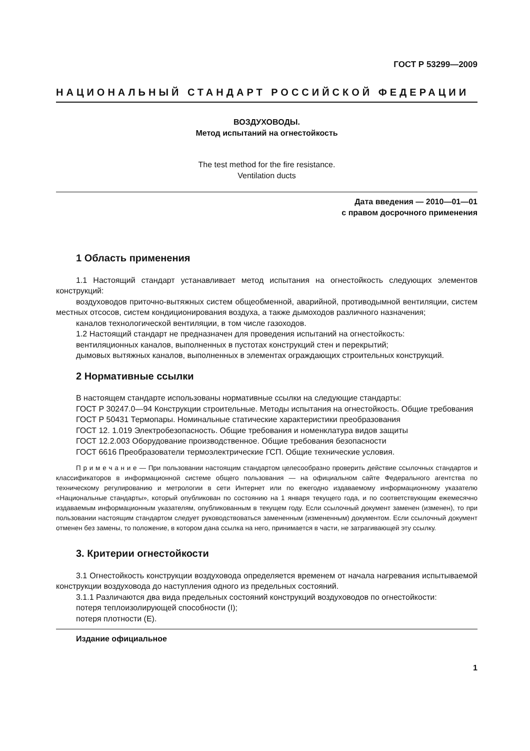ГОСТ Р 53299—2009
НАЦИОНАЛЬНЫЙ СТАНДАРТ РОССИЙСКОЙ ФЕДЕРАЦИИ
ВОЗДУХОВОДЫ.
Метод испытаний на огнестойкость
The test method for the fire resistance.
Ventilation ducts
Дата введения — 2010—01—01
с правом досрочного применения
1 Область применения
1.1 Настоящий стандарт устанавливает метод испытания на огнестойкость следующих элементов конструкций:
воздуховодов приточно-вытяжных систем общеобменной, аварийной, противодымной вентиляции, систем местных отсосов, систем кондиционирования воздуха, а также дымоходов различного назначения;
каналов технологической вентиляции, в том числе газоходов.
1.2 Настоящий стандарт не предназначен для проведения испытаний на огнестойкость:
вентиляционных каналов, выполненных в пустотах конструкций стен и перекрытий;
дымовых вытяжных каналов, выполненных в элементах ограждающих строительных конструкций.
2 Нормативные ссылки
В настоящем стандарте использованы нормативные ссылки на следующие стандарты:
ГОСТ Р 30247.0—94 Конструкции строительные. Методы испытания на огнестойкость. Общие требования
ГОСТ Р 50431 Термопары. Номинальные статические характеристики преобразования
ГОСТ 12. 1.019 Электробезопасность. Общие требования и номенклатура видов защиты
ГОСТ 12.2.003 Оборудование производственное. Общие требования безопасности
ГОСТ 6616 Преобразователи термоэлектрические ГСП. Общие технические условия.
П р и м е ч а н и е — При пользовании настоящим стандартом целесообразно проверить действие ссылочных стандартов и классификаторов в информационной системе общего пользования — на официальном сайте Федерального агентства по техническому регулированию и метрологии в сети Интернет или по ежегодно издаваемому информационному указателю «Национальные стандарты», который опубликован по состоянию на 1 января текущего года, и по соответствующим ежемесячно издаваемым информационным указателям, опубликованным в текущем году. Если ссылочный документ заменен (изменен), то при пользовании настоящим стандартом следует руководствоваться замененным (измененным) документом. Если ссылочный документ отменен без замены, то положение, в котором дана ссылка на него, принимается в части, не затрагивающей эту ссылку.
3. Критерии огнестойкости
3.1 Огнестойкость конструкции воздуховода определяется временем от начала нагревания испытываемой конструкции воздуховода до наступления одного из предельных состояний.
3.1.1 Различаются два вида предельных состояний конструкций воздуховодов по огнестойкости:
потеря теплоизолирующей способности (I);
потеря плотности (E).
Издание официальное
1